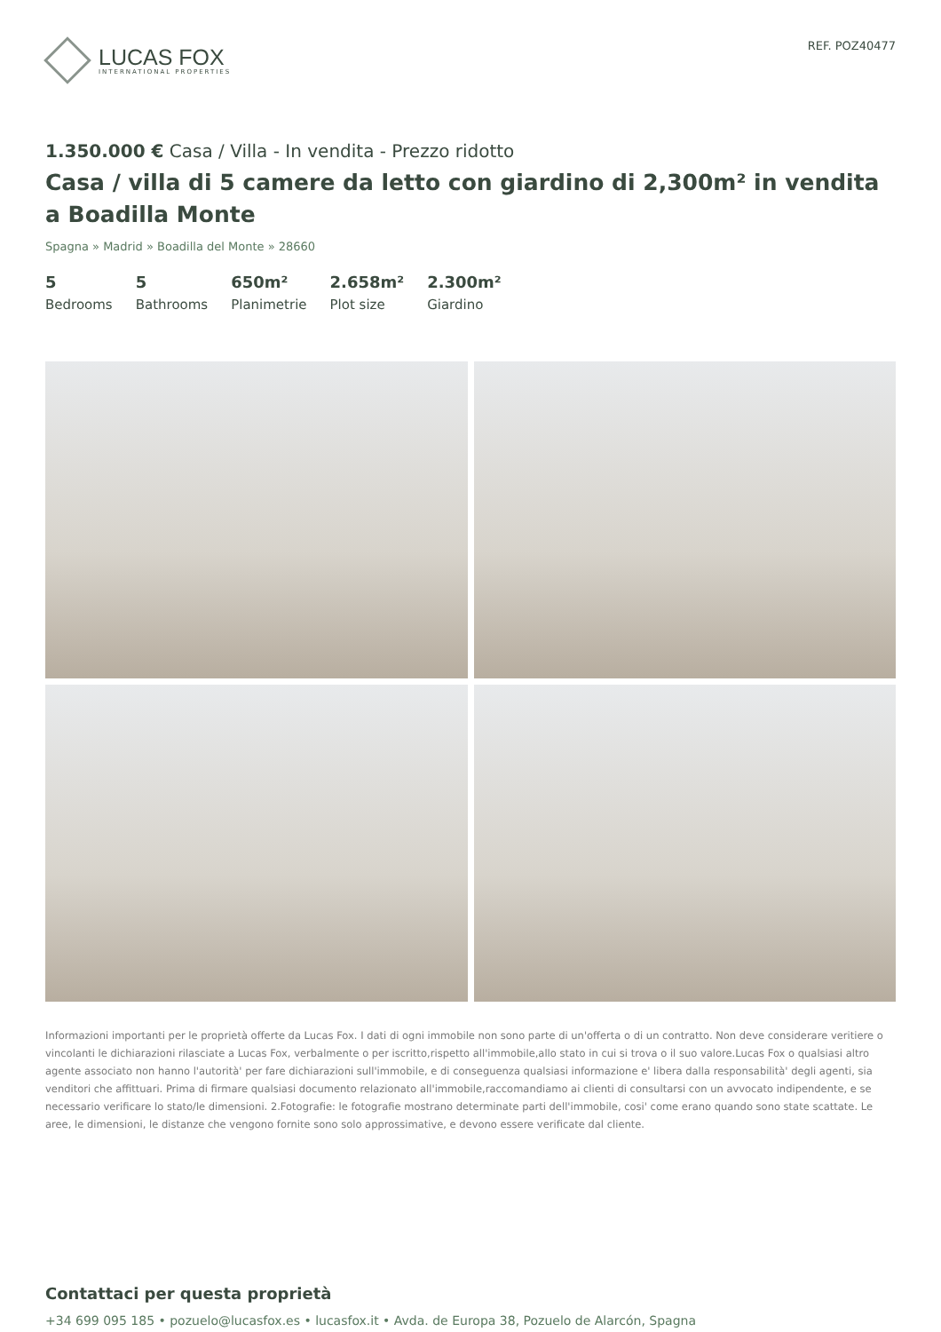LUCAS FOX
INTERNATIONAL PROPERTIES
REF. POZ40477
1.350.000 € Casa / Villa - In vendita - Prezzo ridotto
Casa / villa di 5 camere da letto con giardino di 2,300m² in vendita a Boadilla Monte
Spagna » Madrid » Boadilla del Monte » 28660
5
Bedrooms
5
Bathrooms
650m²
Planimetrie
2.658m²
Plot size
2.300m²
Giardino
Informazioni importanti per le proprietà offerte da Lucas Fox. I dati di ogni immobile non sono parte di un'offerta o di un contratto. Non deve considerare veritiere o vincolanti le dichiarazioni rilasciate a Lucas Fox, verbalmente o per iscritto,rispetto all'immobile,allo stato in cui si trova o il suo valore.Lucas Fox o qualsiasi altro agente associato non hanno l'autorità' per fare dichiarazioni sull'immobile, e di conseguenza qualsiasi informazione e' libera dalla responsabilità' degli agenti, sia venditori che affittuari. Prima di firmare qualsiasi documento relazionato all'immobile,raccomandiamo ai clienti di consultarsi con un avvocato indipendente, e se necessario verificare lo stato/le dimensioni. 2.Fotografie: le fotografie mostrano determinate parti dell'immobile, cosi' come erano quando sono state scattate. Le aree, le dimensioni, le distanze che vengono fornite sono solo approssimative, e devono essere verificate dal cliente.
Contattaci per questa proprietà
+34 699 095 185 • pozuelo@lucasfox.es • lucasfox.it • Avda. de Europa 38, Pozuelo de Alarcón, Spagna